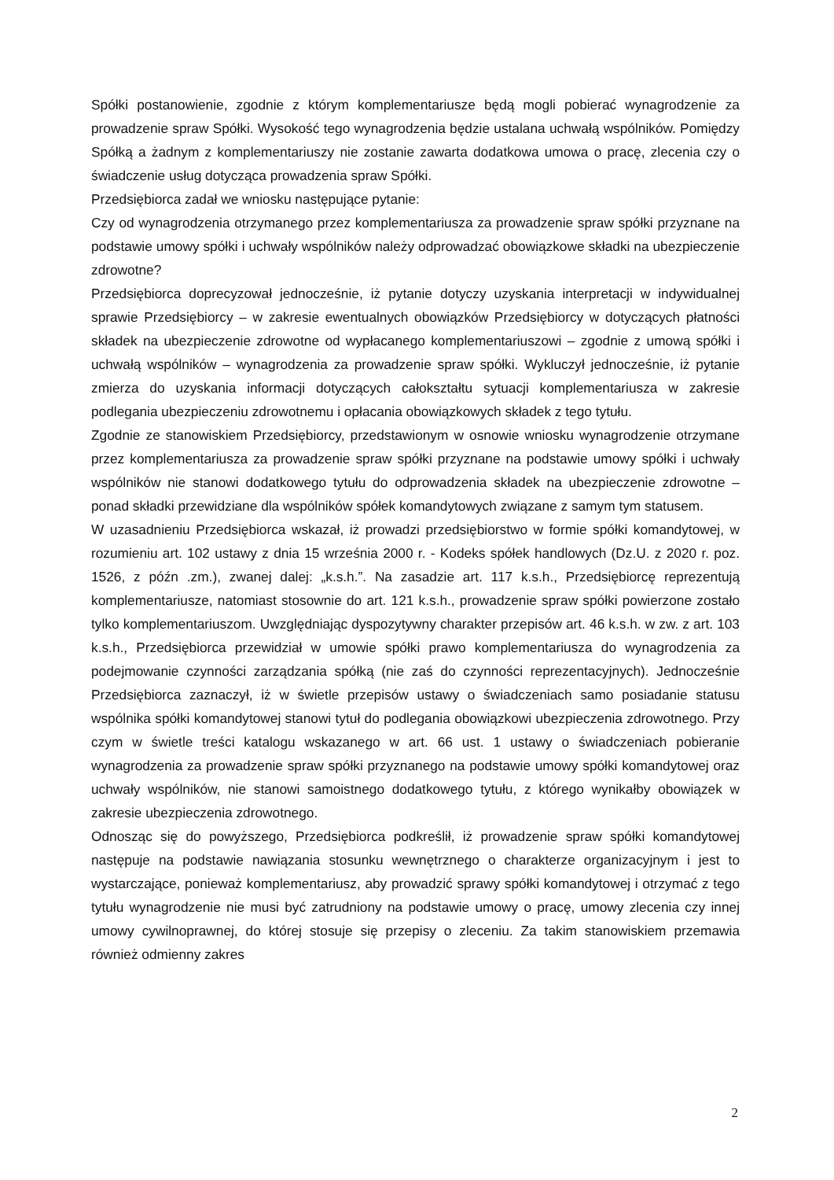Spółki postanowienie, zgodnie z którym komplementariusze będą mogli pobierać wynagrodzenie za prowadzenie spraw Spółki. Wysokość tego wynagrodzenia będzie ustalana uchwałą wspólników. Pomiędzy Spółką a żadnym z komplementariuszy nie zostanie zawarta dodatkowa umowa o pracę, zlecenia czy o świadczenie usług dotycząca prowadzenia spraw Spółki.
Przedsiębiorca zadał we wniosku następujące pytanie:
Czy od wynagrodzenia otrzymanego przez komplementariusza za prowadzenie spraw spółki przyznane na podstawie umowy spółki i uchwały wspólników należy odprowadzać obowiązkowe składki na ubezpieczenie zdrowotne?
Przedsiębiorca doprecyzował jednocześnie, iż pytanie dotyczy uzyskania interpretacji w indywidualnej sprawie Przedsiębiorcy – w zakresie ewentualnych obowiązków Przedsiębiorcy w dotyczących płatności składek na ubezpieczenie zdrowotne od wypłacanego komplementariuszowi – zgodnie z umową spółki i uchwałą wspólników – wynagrodzenia za prowadzenie spraw spółki. Wykluczył jednocześnie, iż pytanie zmierza do uzyskania informacji dotyczących całokształtu sytuacji komplementariusza w zakresie podlegania ubezpieczeniu zdrowotnemu i opłacania obowiązkowych składek z tego tytułu.
Zgodnie ze stanowiskiem Przedsiębiorcy, przedstawionym w osnowie wniosku wynagrodzenie otrzymane przez komplementariusza za prowadzenie spraw spółki przyznane na podstawie umowy spółki i uchwały wspólników nie stanowi dodatkowego tytułu do odprowadzenia składek na ubezpieczenie zdrowotne – ponad składki przewidziane dla wspólników spółek komandytowych związane z samym tym statusem.
W uzasadnieniu Przedsiębiorca wskazał, iż prowadzi przedsiębiorstwo w formie spółki komandytowej, w rozumieniu art. 102 ustawy z dnia 15 września 2000 r. - Kodeks spółek handlowych (Dz.U. z 2020 r. poz. 1526, z późn .zm.), zwanej dalej: „k.s.h.”. Na zasadzie art. 117 k.s.h., Przedsiębiorcę reprezentują komplementariusze, natomiast stosownie do art. 121 k.s.h., prowadzenie spraw spółki powierzone zostało tylko komplementariuszom. Uwzględniając dyspozytywny charakter przepisów art. 46 k.s.h. w zw. z art. 103 k.s.h., Przedsiębiorca przewidział w umowie spółki prawo komplementariusza do wynagrodzenia za podejmowanie czynności zarządzania spółką (nie zaś do czynności reprezentacyjnych). Jednocześnie Przedsiębiorca zaznaczył, iż w świetle przepisów ustawy o świadczeniach samo posiadanie statusu wspólnika spółki komandytowej stanowi tytuł do podlegania obowiązkowi ubezpieczenia zdrowotnego. Przy czym w świetle treści katalogu wskazanego w art. 66 ust. 1 ustawy o świadczeniach pobieranie wynagrodzenia za prowadzenie spraw spółki przyznanego na podstawie umowy spółki komandytowej oraz uchwały wspólników, nie stanowi samoistnego dodatkowego tytułu, z którego wynikałby obowiązek w zakresie ubezpieczenia zdrowotnego.
Odnosząc się do powyższego, Przedsiębiorca podkreślił, iż prowadzenie spraw spółki komandytowej następuje na podstawie nawiązania stosunku wewnętrznego o charakterze organizacyjnym i jest to wystarczające, ponieważ komplementariusz, aby prowadzić sprawy spółki komandytowej i otrzymać z tego tytułu wynagrodzenie nie musi być zatrudniony na podstawie umowy o pracę, umowy zlecenia czy innej umowy cywilnoprawnej, do której stosuje się przepisy o zleceniu. Za takim stanowiskiem przemawia również odmienny zakres
2